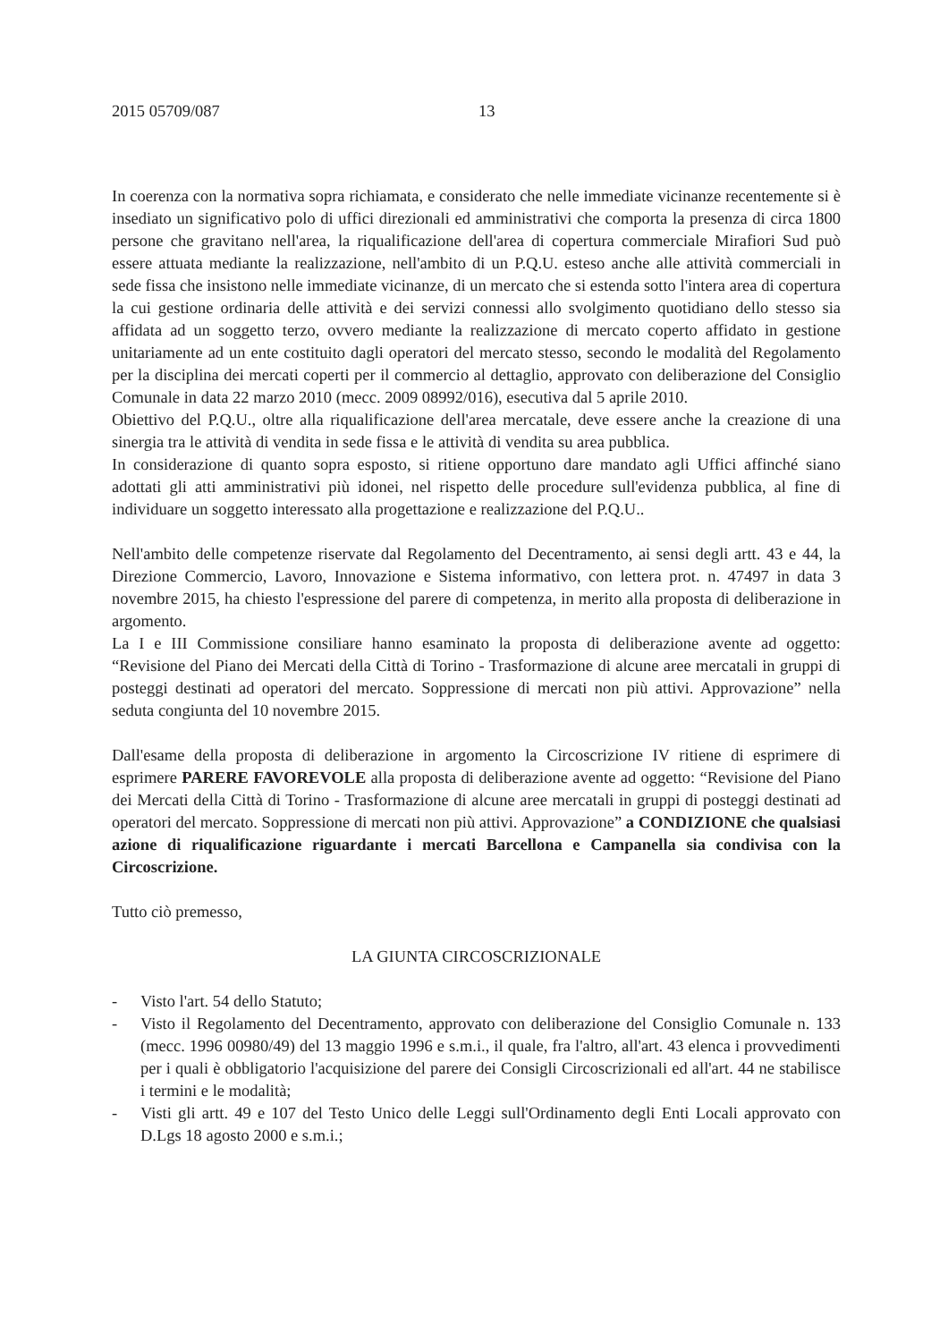2015 05709/087 13
In coerenza con la normativa sopra richiamata, e considerato che nelle immediate vicinanze recentemente si è insediato un significativo polo di uffici direzionali ed amministrativi che comporta la presenza di circa 1800 persone che gravitano nell'area, la riqualificazione dell'area di copertura commerciale Mirafiori Sud può essere attuata mediante la realizzazione, nell'ambito di un P.Q.U. esteso anche alle attività commerciali in sede fissa che insistono nelle immediate vicinanze, di un mercato che si estenda sotto l'intera area di copertura la cui gestione ordinaria delle attività e dei servizi connessi allo svolgimento quotidiano dello stesso sia affidata ad un soggetto terzo, ovvero mediante la realizzazione di mercato coperto affidato in gestione unitariamente ad un ente costituito dagli operatori del mercato stesso, secondo le modalità del Regolamento per la disciplina dei mercati coperti per il commercio al dettaglio, approvato con deliberazione del Consiglio Comunale in data 22 marzo 2010 (mecc. 2009 08992/016), esecutiva dal 5 aprile 2010.
Obiettivo del P.Q.U., oltre alla riqualificazione dell'area mercatale, deve essere anche la creazione di una sinergia tra le attività di vendita in sede fissa e le attività di vendita su area pubblica.
In considerazione di quanto sopra esposto, si ritiene opportuno dare mandato agli Uffici affinché siano adottati gli atti amministrativi più idonei, nel rispetto delle procedure sull'evidenza pubblica, al fine di individuare un soggetto interessato alla progettazione e realizzazione del P.Q.U..
Nell'ambito delle competenze riservate dal Regolamento del Decentramento, ai sensi degli artt. 43 e 44, la Direzione Commercio, Lavoro, Innovazione e Sistema informativo, con lettera prot. n. 47497 in data 3 novembre 2015, ha chiesto l'espressione del parere di competenza, in merito alla proposta di deliberazione in argomento.
La I e III Commissione consiliare hanno esaminato la proposta di deliberazione avente ad oggetto: “Revisione del Piano dei Mercati della Città di Torino - Trasformazione di alcune aree mercatali in gruppi di posteggi destinati ad operatori del mercato. Soppressione di mercati non più attivi. Approvazione” nella seduta congiunta del 10 novembre 2015.
Dall'esame della proposta di deliberazione in argomento la Circoscrizione IV ritiene di esprimere di esprimere PARERE FAVOREVOLE alla proposta di deliberazione avente ad oggetto: “Revisione del Piano dei Mercati della Città di Torino - Trasformazione di alcune aree mercatali in gruppi di posteggi destinati ad operatori del mercato. Soppressione di mercati non più attivi. Approvazione” a CONDIZIONE che qualsiasi azione di riqualificazione riguardante i mercati Barcellona e Campanella sia condivisa con la Circoscrizione.
Tutto ciò premesso,
LA GIUNTA CIRCOSCRIZIONALE
- Visto l'art. 54 dello Statuto;
- Visto il Regolamento del Decentramento, approvato con deliberazione del Consiglio Comunale n. 133 (mecc. 1996 00980/49) del 13 maggio 1996 e s.m.i., il quale, fra l'altro, all'art. 43 elenca i provvedimenti per i quali è obbligatorio l'acquisizione del parere dei Consigli Circoscrizionali ed all'art. 44 ne stabilisce i termini e le modalità;
- Visti gli artt. 49 e 107 del Testo Unico delle Leggi sull'Ordinamento degli Enti Locali approvato con D.Lgs 18 agosto 2000 e s.m.i.;